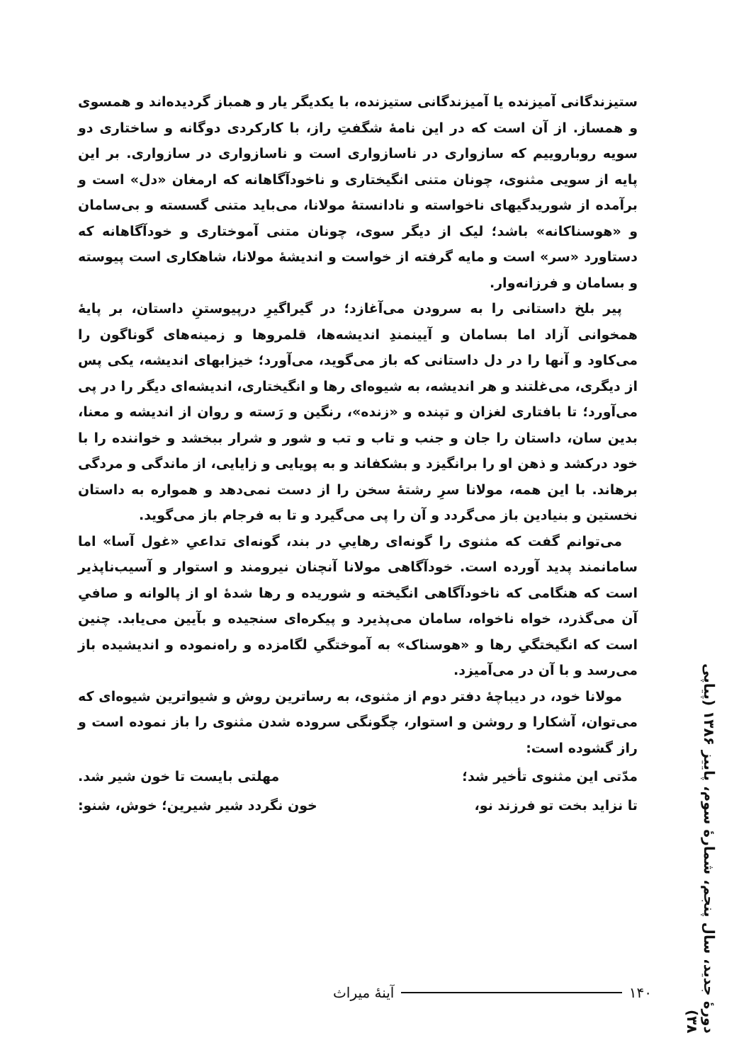ستیزندگانی آمیزنده یا آمیزندگانی ستیزنده، با یکدیگر یار و همباز گردیده‌اند و همسوی و همساز. از آن است که در این نامهٔ شگفتِ راز، با کارکردی دوگانه و ساختاری دو سویه روباروییم که سازواری در ناسازواری است و ناسازواری در سازواری. بر این پایه از سویی مثنوی، چونان متنی انگیختاری و ناخودآگاهانه که ارمغان «دل» است و برآمده از شوریدگیهای ناخواسته و نادانستهٔ مولانا، می‌باید متنی گسسته و بی‌سامان و «هوسناکانه» باشد؛ لیک از دیگر سوی، چونان متنی آموختاری و خودآگاهانه که دستاورد «سر» است و مایه گرفته از خواست و اندیشهٔ مولانا، شاهکاری است پیوسته و بسامان و فرزانه‌وار.
پیر بلخ داستانی را به سرودن می‌آغازد؛ در گیراگیرِ درپیوستنِ داستان، بر پایهٔ همخوانی آزاد اما بسامان و آیینمندِ اندیشه‌ها، قلمروها و زمینه‌های گوناگون را می‌کاود و آنها را در دل داستانی که باز می‌گوید، می‌آورد؛ خیزابهای اندیشه، یکی پس از دیگری، می‌غلتند و هر اندیشه، به شیوه‌ای رها و انگیختاری، اندیشه‌ای دیگر را در پی می‌آورد؛ تا بافتاری لغزان و تپنده و «زنده»، رنگین و رَسته و روان از اندیشه و معنا، بدین سان، داستان را جان و جنب و تاب و تب و شور و شرار ببخشد و خواننده را با خود درکشد و ذهن او را برانگیزد و بشکفاند و به پویایی و زایایی، از ماندگی و مردگی برهاند. با این همه، مولانا سرِ رشتهٔ سخن را از دست نمی‌دهد و همواره به داستان نخستین و بنیادین باز می‌گردد و آن را پی می‌گیرد و تا به فرجام باز می‌گوید.
می‌توانم گفت که مثنوی را گونه‌ای رهاییِ در بند، گونه‌ای تداعیِ «غول آسا» اما سامانمند پدید آورده است. خودآگاهی مولانا آنچنان نیرومند و استوار و آسیب‌ناپذیر است که هنگامی که ناخودآگاهی انگیخته و شوریده و رها شدهٔ او از پالوانه و صافیِ آن می‌گذرد، خواه ناخواه، سامان می‌پذیرد و پیکره‌ای سنجیده و بآیین می‌یابد. چنین است که انگیختگیِ رها و «هوسناک» به آموختگیِ لگامزده و راه‌نموده و اندیشیده باز می‌رسد و با آن در می‌آمیزد.
مولانا خود، در دیباچهٔ دفتر دوم از مثنوی، به رساترین روش و شیواترین شیوه‌ای که می‌توان، آشکارا و روشن و استوار، چگونگی سروده شدن مثنوی را باز نموده است و راز گشوده است:
مدّتی این مثنوی تأخیر شد؛ مهلتی بایست تا خون شیر شد.
تا نزاید بخت تو فرزند نو، خون نگردد شیر شیرین؛ خوش، شنو:
دورهٔ جدید، سال پنجم، شمارهٔ سوم، پاییز ۱۳۸۶ (پیاپی ۳۸)
۱۴۰ آینهٔ میراث